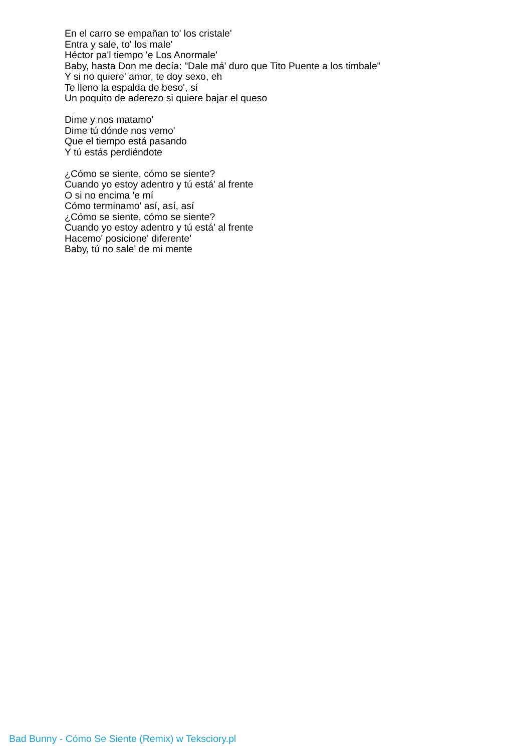En el carro se empañan to' los cristale'
Entra y sale, to' los male'
Héctor pa'l tiempo 'e Los Anormale'
Baby, hasta Don me decía: "Dale má' duro que Tito Puente a los timbale"
Y si no quiere' amor, te doy sexo, eh
Te lleno la espalda de beso', sí
Un poquito de aderezo si quiere bajar el queso
Dime y nos matamo'
Dime tú dónde nos vemo'
Que el tiempo está pasando
Y tú estás perdiéndote
¿Cómo se siente, cómo se siente?
Cuando yo estoy adentro y tú está' al frente
O si no encima 'e mí
Cómo terminamo' así, así, así
¿Cómo se siente, cómo se siente?
Cuando yo estoy adentro y tú está' al frente
Hacemo' posicione' diferente'
Baby, tú no sale' de mi mente
Bad Bunny - Cómo Se Siente (Remix) w Teksciory.pl